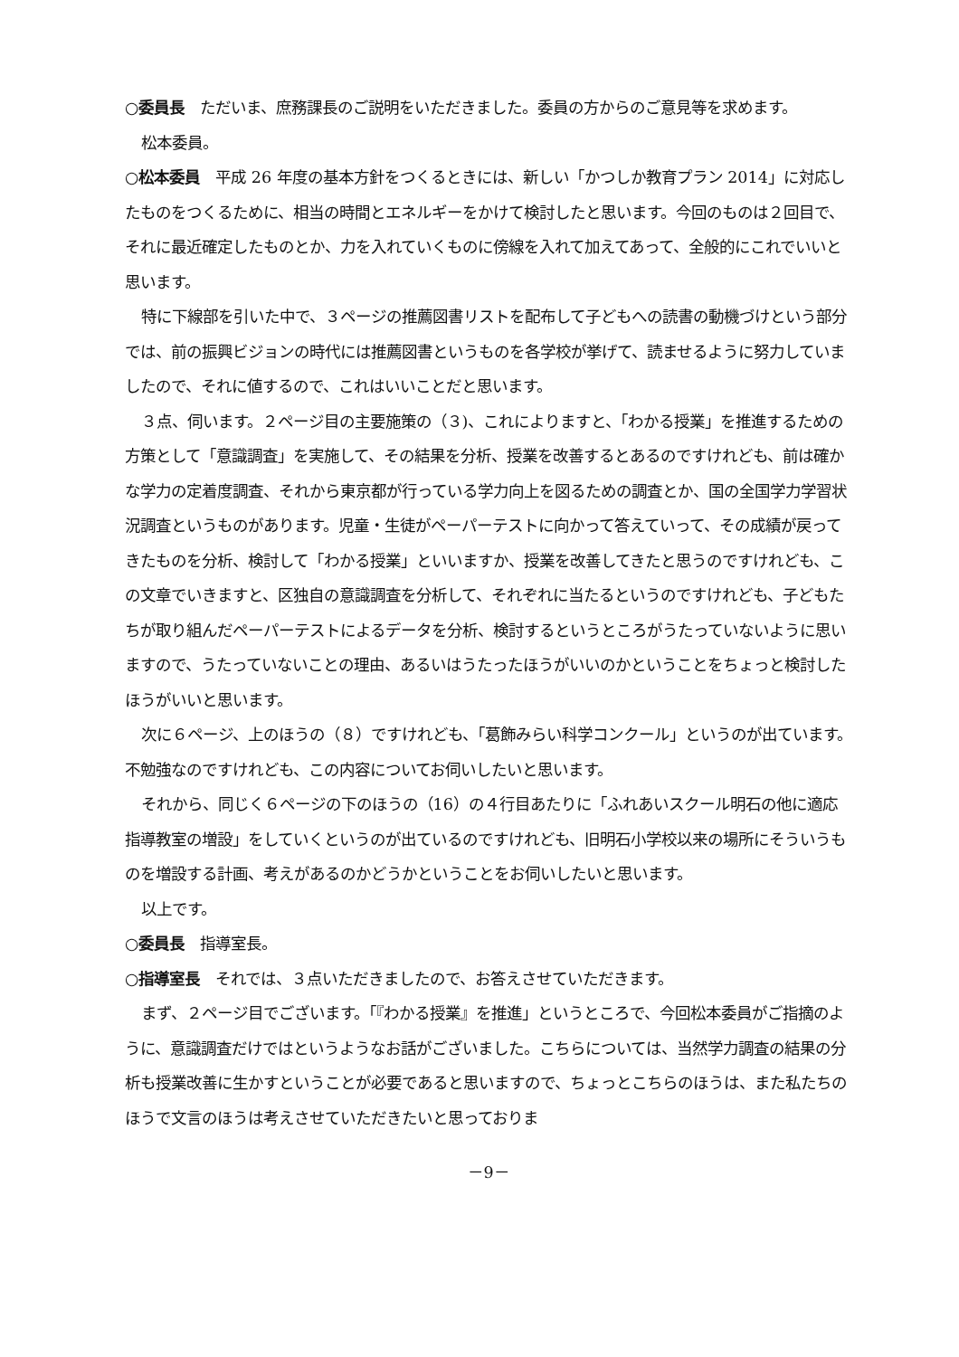○委員長　ただいま、庶務課長のご説明をいただきました。委員の方からのご意見等を求めます。
松本委員。
○松本委員　平成 26 年度の基本方針をつくるときには、新しい「かつしか教育プラン 2014」に対応したものをつくるために、相当の時間とエネルギーをかけて検討したと思います。今回のものは２回目で、それに最近確定したものとか、力を入れていくものに傍線を入れて加えてあって、全般的にこれでいいと思います。
特に下線部を引いた中で、３ページの推薦図書リストを配布して子どもへの読書の動機づけという部分では、前の振興ビジョンの時代には推薦図書というものを各学校が挙げて、読ませるように努力していましたので、それに値するので、これはいいことだと思います。
３点、伺います。２ページ目の主要施策の（３)、これによりますと、「わかる授業」を推進するための方策として「意識調査」を実施して、その結果を分析、授業を改善するとあるのですけれども、前は確かな学力の定着度調査、それから東京都が行っている学力向上を図るための調査とか、国の全国学力学習状況調査というものがあります。児童・生徒がペーパーテストに向かって答えていって、その成績が戻ってきたものを分析、検討して「わかる授業」といいますか、授業を改善してきたと思うのですけれども、この文章でいきますと、区独自の意識調査を分析して、それぞれに当たるというのですけれども、子どもたちが取り組んだペーパーテストによるデータを分析、検討するというところがうたっていないように思いますので、うたっていないことの理由、あるいはうたったほうがいいのかということをちょっと検討したほうがいいと思います。
次に６ページ、上のほうの（８）ですけれども、「葛飾みらい科学コンクール」というのが出ています。不勉強なのですけれども、この内容についてお伺いしたいと思います。
それから、同じく６ページの下のほうの（16）の４行目あたりに「ふれあいスクール明石の他に適応指導教室の増設」をしていくというのが出ているのですけれども、旧明石小学校以来の場所にそういうものを増設する計画、考えがあるのかどうかということをお伺いしたいと思います。
以上です。
○委員長　指導室長。
○指導室長　それでは、３点いただきましたので、お答えさせていただきます。
まず、２ページ目でございます。「『わかる授業』を推進」というところで、今回松本委員がご指摘のように、意識調査だけではというようなお話がございました。こちらについては、当然学力調査の結果の分析も授業改善に生かすということが必要であると思いますので、ちょっとこちらのほうは、また私たちのほうで文言のほうは考えさせていただきたいと思っておりま
－9－